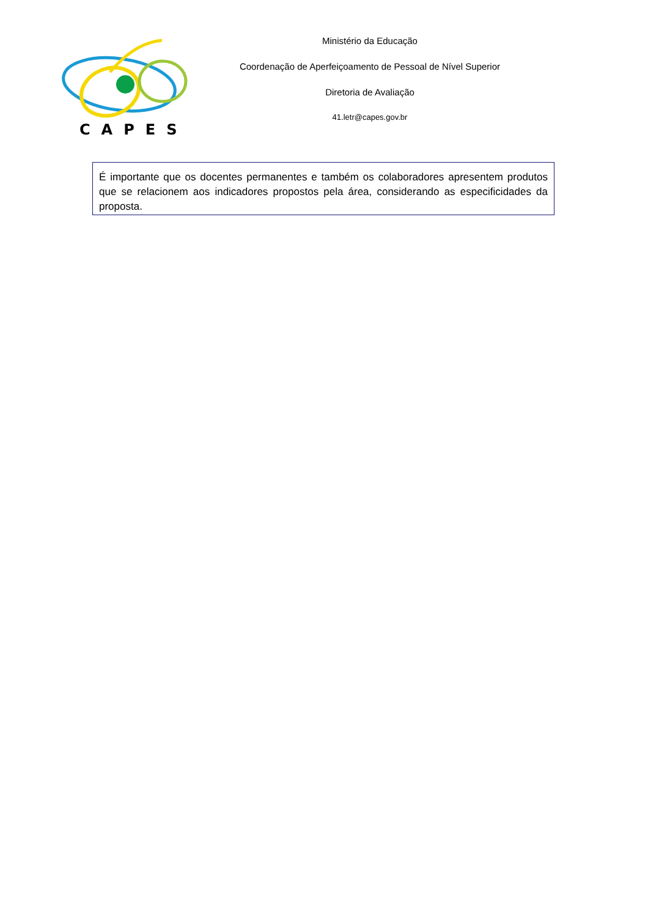CAPES
Ministério da Educação
Coordenação de Aperfeiçoamento de Pessoal de Nível Superior
Diretoria de Avaliação
41.letr@capes.gov.br
É importante que os docentes permanentes e também os colaboradores apresentem produtos que se relacionem aos indicadores propostos pela área, considerando as especificidades da proposta.